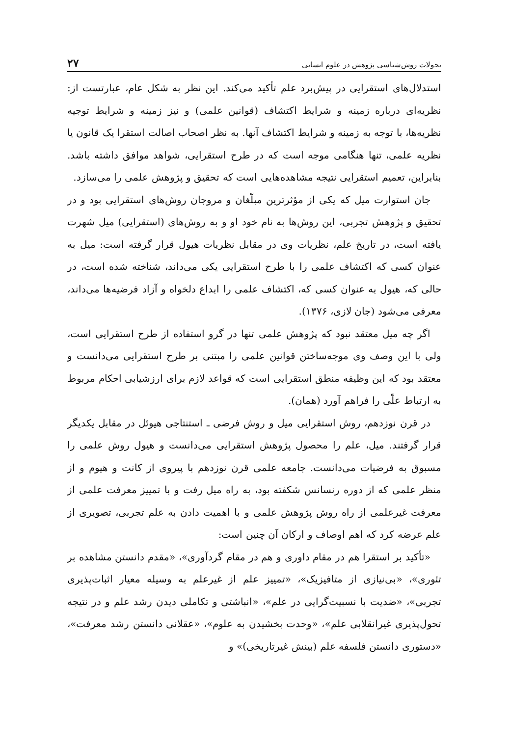تحولات روش‌شناسی پژوهش در علوم انسانی ۲۷
استدلال‌های استقرایی در پیش‌برد علم تأکید می‌کند. این نظر به شکل عام، عبارتست از: نظریه‌ای درباره زمینه و شرایط اکتشاف (قوانین علمی) و نیز زمینه و شرایط توجیه نظریه‌ها، با توجه به زمینه و شرایط اکتشاف آنها. به نظر اصحاب اصالت استقرا یک قانون یا نظریه علمی، تنها هنگامی موجه است که در طرح استقرایی، شواهد موافق داشته باشد. بنابراین، تعمیم استقرایی نتیجه مشاهده‌هایی است که تحقیق و پژوهش علمی را می‌سازد.
جان استوارت میل که یکی از مؤثرترین مبلّغان و مروجان روش‌های استقرایی بود و در تحقیق و پژوهش تجربی، این روش‌ها به نام خود او و به روش‌های (استقرایی) میل شهرت یافته است، در تاریخ علم، نظریات وی در مقابل نظریات هیول قرار گرفته است: میل به عنوان کسی که اکتشاف علمی را با طرح استقرایی یکی می‌داند، شناخته شده است، در حالی که، هیول به عنوان کسی که، اکتشاف علمی را ابداع دلخواه و آزاد فرضیه‌ها می‌داند، معرفی می‌شود (جان لازی، ۱۳۷۶).
اگر چه میل معتقد نبود که پژوهش علمی تنها در گرو استفاده از طرح استقرایی است، ولی با این وصف وی موجه‌ساختن قوانین علمی را مبتنی بر طرح استقرایی می‌دانست و معتقد بود که این وظیفه منطق استقرایی است که قواعد لازم برای ارزشیابی احکام مربوط به ارتباط علّی را فراهم آورد (همان).
در قرن نوزدهم، روش استقرایی میل و روش فرضی ـ استنتاجی هیوئل در مقابل یکدیگر قرار گرفتند. میل، علم را محصول پژوهش استقرایی می‌دانست و هیول روش علمی را مسبوق به فرضیات می‌دانست. جامعه علمی قرن نوزدهم با پیروی از کانت و هیوم و از منظر علمی که از دوره رنسانس شکفته بود، به راه میل رفت و با تمییز معرفت علمی از معرفت غیرعلمی از راه روش پژوهش علمی و با اهمیت دادن به علم تجربی، تصویری از علم عرضه کرد که اهم اوصاف و ارکان آن چنین است:
«تأکید بر استقرا هم در مقام داوری و هم در مقام گردآوری»، «مقدم دانستن مشاهده بر تئوری»، «بی‌نیازی از متافیزیک»، «تمییز علم از غیرعلم به وسیله معیار اثبات‌پذیری تجربی»، «ضدیت با نسبیت‌گرایی در علم»، «انباشتی و تکاملی دیدن رشد علم و در نتیجه تحول‌پذیری غیرانقلابی علم»، «وحدت بخشیدن به علوم»، «عقلانی دانستن رشد معرفت»، «دستوری دانستن فلسفه علم (بینش غیرتاریخی)» و